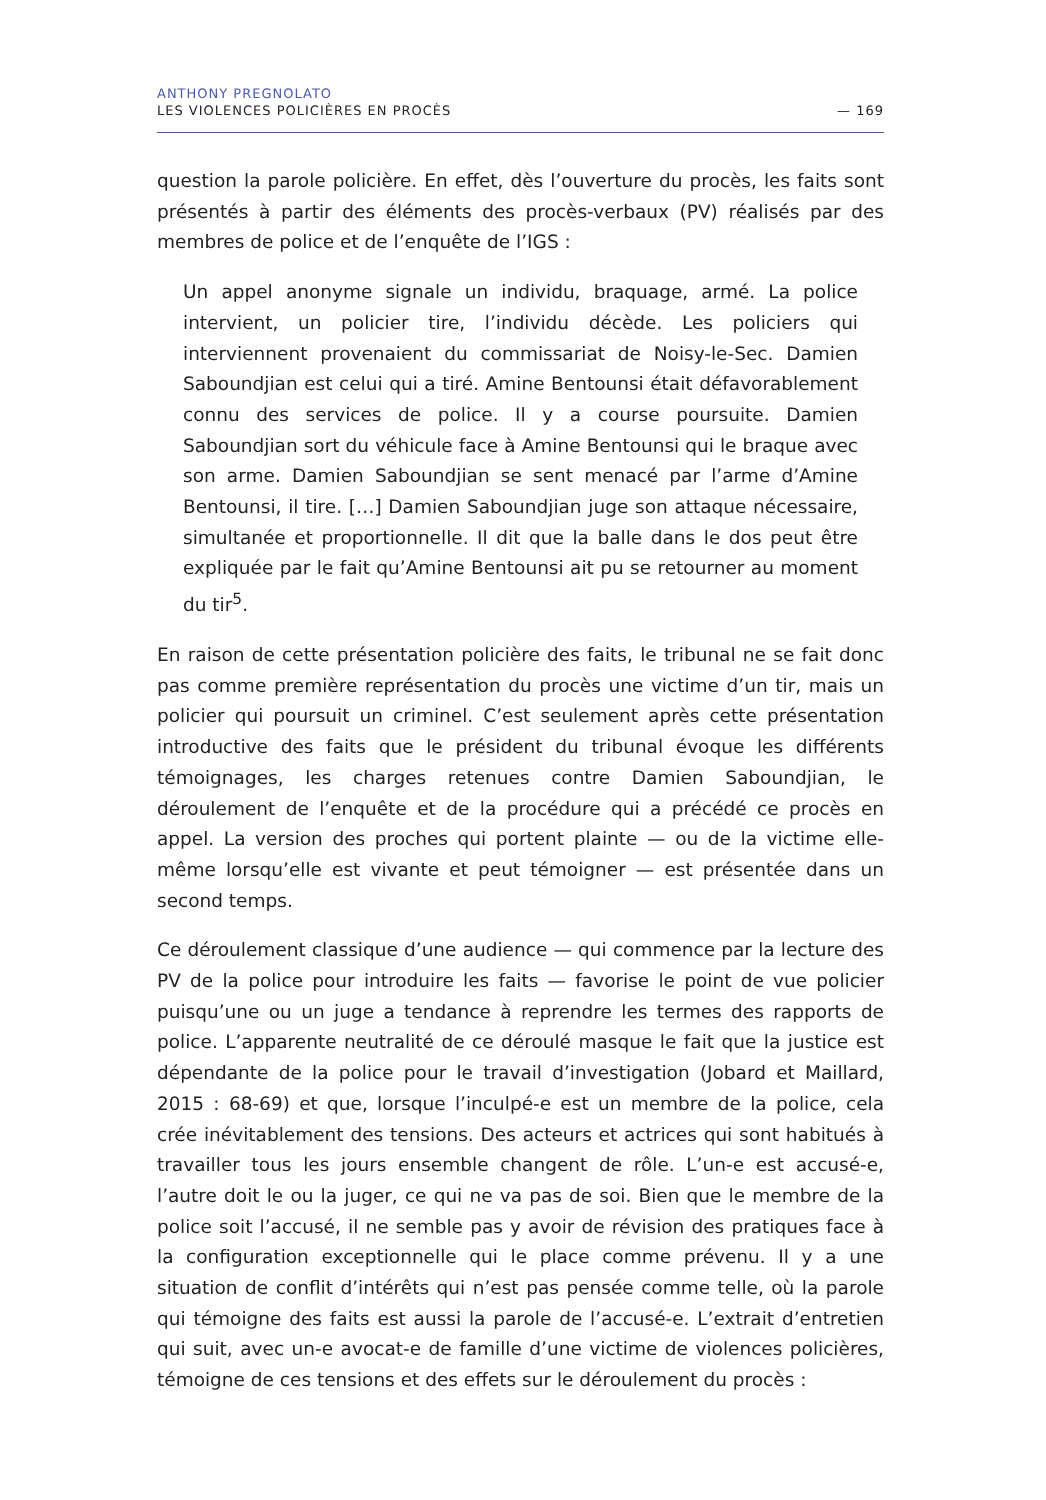ANTHONY PREGNOLATO
LES VIOLENCES POLICIÈRES EN PROCÈS — 169
question la parole policière. En effet, dès l’ouverture du procès, les faits sont présentés à partir des éléments des procès-verbaux (PV) réalisés par des membres de police et de l’enquête de l’IGS :
Un appel anonyme signale un individu, braquage, armé. La police intervient, un policier tire, l’individu décède. Les policiers qui interviennent provenaient du commissariat de Noisy-le-Sec. Damien Saboundjian est celui qui a tiré. Amine Bentounsi était défavorablement connu des services de police. Il y a course poursuite. Damien Saboundjian sort du véhicule face à Amine Bentounsi qui le braque avec son arme. Damien Saboundjian se sent menacé par l’arme d’Amine Bentounsi, il tire. […] Damien Saboundjian juge son attaque nécessaire, simultanée et proportionnelle. Il dit que la balle dans le dos peut être expliquée par le fait qu’Amine Bentounsi ait pu se retourner au moment du tir<sup>5</sup>.
En raison de cette présentation policière des faits, le tribunal ne se fait donc pas comme première représentation du procès une victime d’un tir, mais un policier qui poursuit un criminel. C’est seulement après cette présentation introductive des faits que le président du tribunal évoque les différents témoignages, les charges retenues contre Damien Saboundjian, le déroulement de l’enquête et de la procédure qui a précédé ce procès en appel. La version des proches qui portent plainte — ou de la victime elle-même lorsqu’elle est vivante et peut témoigner — est présentée dans un second temps.
Ce déroulement classique d’une audience — qui commence par la lecture des PV de la police pour introduire les faits — favorise le point de vue policier puisqu’une ou un juge a tendance à reprendre les termes des rapports de police. L’apparente neutralité de ce déroulé masque le fait que la justice est dépendante de la police pour le travail d’investigation (Jobard et Maillard, 2015 : 68-69) et que, lorsque l’inculpé-e est un membre de la police, cela crée inévitablement des tensions. Des acteurs et actrices qui sont habitués à travailler tous les jours ensemble changent de rôle. L’un-e est accusé-e, l’autre doit le ou la juger, ce qui ne va pas de soi. Bien que le membre de la police soit l’accusé, il ne semble pas y avoir de révision des pratiques face à la configuration exceptionnelle qui le place comme prévenu. Il y a une situation de conflit d’intérêts qui n’est pas pensée comme telle, où la parole qui témoigne des faits est aussi la parole de l’accusé-e. L’extrait d’entretien qui suit, avec un-e avocat-e de famille d’une victime de violences policières, témoigne de ces tensions et des effets sur le déroulement du procès :